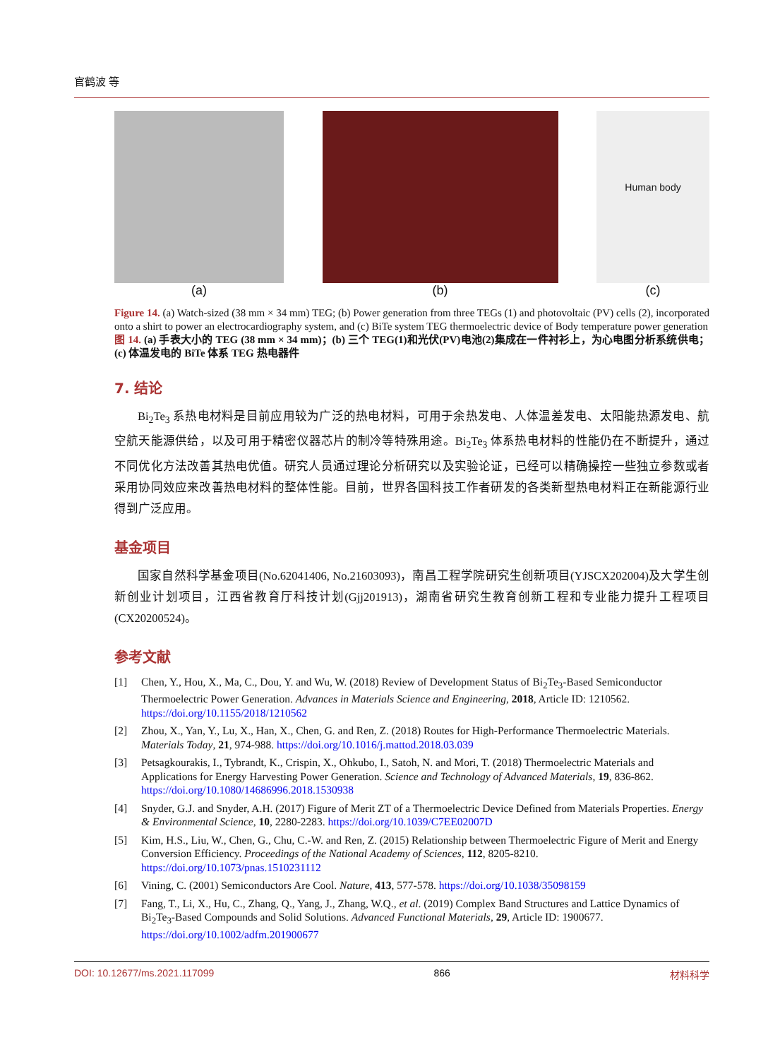官鹤波 等
(a) (b)
Human body
(c)
Figure 14. (a) Watch-sized (38 mm × 34 mm) TEG; (b) Power generation from three TEGs (1) and photovoltaic (PV) cells (2), incorporated onto a shirt to power an electrocardiography system, and (c) BiTe system TEG thermoelectric device of Body temperature power generation
图 14. (a) 手表大小的 TEG (38 mm × 34 mm)；(b) 三个 TEG(1)和光伏(PV)电池(2)集成在一件衬衫上，为心电图分析系统供电；(c) 体温发电的 BiTe 体系 TEG 热电器件
7. 结论
Bi<sub>2</sub>Te<sub>3</sub> 系热电材料是目前应用较为广泛的热电材料，可用于余热发电、人体温差发电、太阳能热源发电、航空航天能源供给，以及可用于精密仪器芯片的制冷等特殊用途。Bi<sub>2</sub>Te<sub>3</sub> 体系热电材料的性能仍在不断提升，通过不同优化方法改善其热电优值。研究人员通过理论分析研究以及实验论证，已经可以精确操控一些独立参数或者采用协同效应来改善热电材料的整体性能。目前，世界各国科技工作者研发的各类新型热电材料正在新能源行业得到广泛应用。
基金项目
国家自然科学基金项目(No.62041406, No.21603093)，南昌工程学院研究生创新项目(YJSCX202004)及大学生创新创业计划项目，江西省教育厅科技计划(Gjj201913)，湖南省研究生教育创新工程和专业能力提升工程项目(CX20200524)。
参考文献
[1] Chen, Y., Hou, X., Ma, C., Dou, Y. and Wu, W. (2018) Review of Development Status of Bi<sub>2</sub>Te<sub>3</sub>-Based Semiconductor Thermoelectric Power Generation. Advances in Materials Science and Engineering, 2018, Article ID: 1210562. https://doi.org/10.1155/2018/1210562
[2] Zhou, X., Yan, Y., Lu, X., Han, X., Chen, G. and Ren, Z. (2018) Routes for High-Performance Thermoelectric Materials. Materials Today, 21, 974-988. https://doi.org/10.1016/j.mattod.2018.03.039
[3] Petsagkourakis, I., Tybrandt, K., Crispin, X., Ohkubo, I., Satoh, N. and Mori, T. (2018) Thermoelectric Materials and Applications for Energy Harvesting Power Generation. Science and Technology of Advanced Materials, 19, 836-862. https://doi.org/10.1080/14686996.2018.1530938
[4] Snyder, G.J. and Snyder, A.H. (2017) Figure of Merit ZT of a Thermoelectric Device Defined from Materials Properties. Energy & Environmental Science, 10, 2280-2283. https://doi.org/10.1039/C7EE02007D
[5] Kim, H.S., Liu, W., Chen, G., Chu, C.-W. and Ren, Z. (2015) Relationship between Thermoelectric Figure of Merit and Energy Conversion Efficiency. Proceedings of the National Academy of Sciences, 112, 8205-8210. https://doi.org/10.1073/pnas.1510231112
[6] Vining, C. (2001) Semiconductors Are Cool. Nature, 413, 577-578. https://doi.org/10.1038/35098159
[7] Fang, T., Li, X., Hu, C., Zhang, Q., Yang, J., Zhang, W.Q., et al. (2019) Complex Band Structures and Lattice Dynamics of Bi<sub>2</sub>Te<sub>3</sub>-Based Compounds and Solid Solutions. Advanced Functional Materials, 29, Article ID: 1900677. https://doi.org/10.1002/adfm.201900677
DOI: 10.12677/ms.2021.117099 866 材料科学